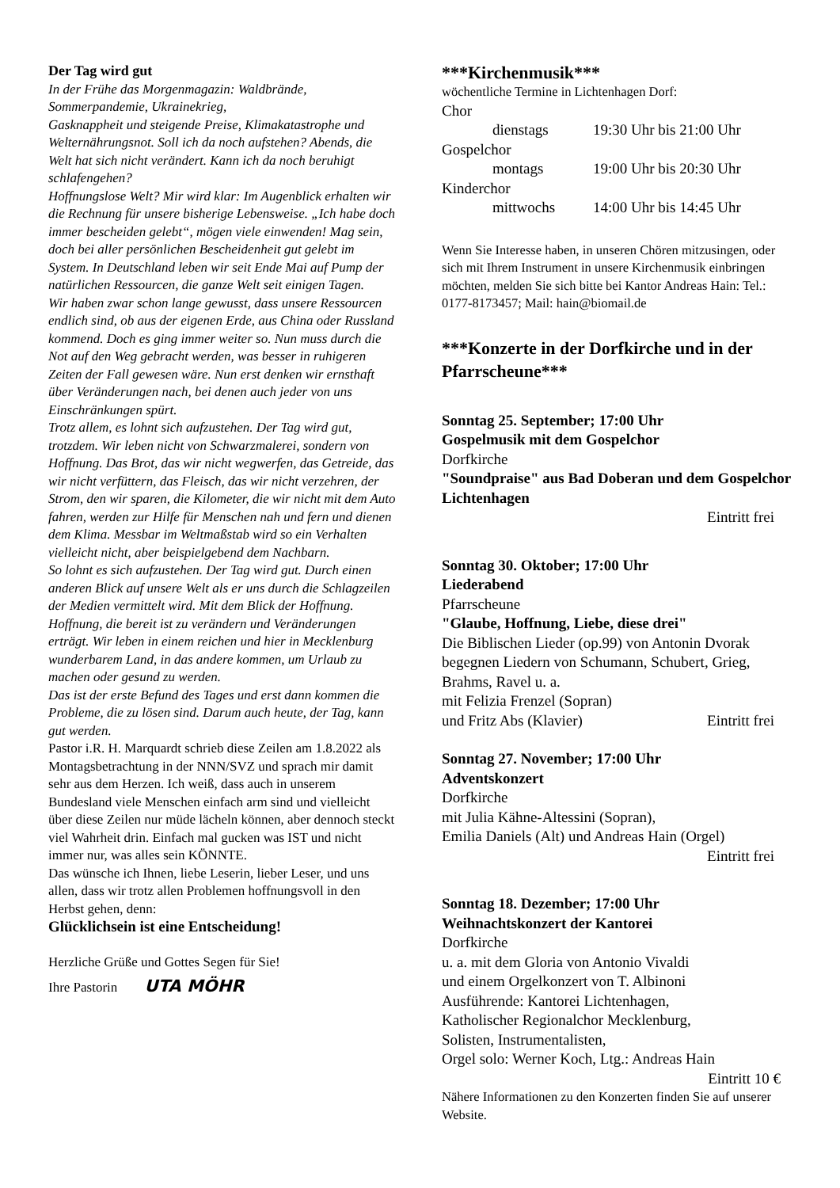Der Tag wird gut
In der Frühe das Morgenmagazin: Waldbrände, Sommerpandemie, Ukrainekrieg,
Gasknappheit und steigende Preise, Klimakatastrophe und Welternährungsnot. Soll ich da noch aufstehen? Abends, die Welt hat sich nicht verändert. Kann ich da noch beruhigt schlafengehen?
Hoffnungslose Welt? Mir wird klar: Im Augenblick erhalten wir die Rechnung für unsere bisherige Lebensweise. „Ich habe doch immer bescheiden gelebt“, mögen viele einwenden! Mag sein, doch bei aller persönlichen Bescheidenheit gut gelebt im System. In Deutschland leben wir seit Ende Mai auf Pump der natürlichen Ressourcen, die ganze Welt seit einigen Tagen.
Wir haben zwar schon lange gewusst, dass unsere Ressourcen endlich sind, ob aus der eigenen Erde, aus China oder Russland kommend. Doch es ging immer weiter so. Nun muss durch die Not auf den Weg gebracht werden, was besser in ruhigeren Zeiten der Fall gewesen wäre. Nun erst denken wir ernsthaft über Veränderungen nach, bei denen auch jeder von uns Einschränkungen spürt.
Trotz allem, es lohnt sich aufzustehen. Der Tag wird gut, trotzdem. Wir leben nicht von Schwarzmalerei, sondern von Hoffnung. Das Brot, das wir nicht wegwerfen, das Getreide, das wir nicht verfüttern, das Fleisch, das wir nicht verzehren, der Strom, den wir sparen, die Kilometer, die wir nicht mit dem Auto fahren, werden zur Hilfe für Menschen nah und fern und dienen dem Klima. Messbar im Weltmaßstab wird so ein Verhalten vielleicht nicht, aber beispielgebend dem Nachbarn.
So lohnt es sich aufzustehen. Der Tag wird gut. Durch einen anderen Blick auf unsere Welt als er uns durch die Schlagzeilen der Medien vermittelt wird. Mit dem Blick der Hoffnung. Hoffnung, die bereit ist zu verändern und Veränderungen erträgt. Wir leben in einem reichen und hier in Mecklenburg wunderbarem Land, in das andere kommen, um Urlaub zu machen oder gesund zu werden.
Das ist der erste Befund des Tages und erst dann kommen die Probleme, die zu lösen sind. Darum auch heute, der Tag, kann gut werden.
Pastor i.R. H. Marquardt schrieb diese Zeilen am 1.8.2022 als Montagsbetrachtung in der NNN/SVZ und sprach mir damit sehr aus dem Herzen. Ich weiß, dass auch in unserem Bundesland viele Menschen einfach arm sind und vielleicht über diese Zeilen nur müde lächeln können, aber dennoch steckt viel Wahrheit drin. Einfach mal gucken was IST und nicht immer nur, was alles sein KÖNNTE.
Das wünsche ich Ihnen, liebe Leserin, lieber Leser, und uns allen, dass wir trotz allen Problemen hoffnungsvoll in den Herbst gehen, denn:
Glücklichsein ist eine Entscheidung!
Herzliche Grüße und Gottes Segen für Sie!
Ihre Pastorin UTA MÖHR
***Kirchenmusik***
wöchentliche Termine in Lichtenhagen Dorf:
Chor
dienstags 19:30 Uhr bis 21:00 Uhr
Gospelchor
montags 19:00 Uhr bis 20:30 Uhr
Kinderchor
mittwochs 14:00 Uhr bis 14:45 Uhr
Wenn Sie Interesse haben, in unseren Chören mitzusingen, oder sich mit Ihrem Instrument in unsere Kirchenmusik einbringen möchten, melden Sie sich bitte bei Kantor Andreas Hain: Tel.: 0177-8173457; Mail: hain@biomail.de
***Konzerte in der Dorfkirche und in der Pfarrscheune***
Sonntag 25. September; 17:00 Uhr
Gospelmusik mit dem Gospelchor
Dorfkirche
"Soundpraise" aus Bad Doberan und dem Gospelchor Lichtenhagen
Eintritt frei
Sonntag 30. Oktober; 17:00 Uhr
Liederabend
Pfarrscheune
"Glaube, Hoffnung, Liebe, diese drei"
Die Biblischen Lieder (op.99) von Antonin Dvorak begegnen Liedern von Schumann, Schubert, Grieg, Brahms, Ravel u. a.
mit Felizia Frenzel (Sopran)
und Fritz Abs (Klavier) Eintritt frei
Sonntag 27. November; 17:00 Uhr
Adventskonzert
Dorfkirche
mit Julia Kähne-Altessini (Sopran),
Emilia Daniels (Alt) und Andreas Hain (Orgel)
Eintritt frei
Sonntag 18. Dezember; 17:00 Uhr
Weihnachtskonzert der Kantorei
Dorfkirche
u. a. mit dem Gloria von Antonio Vivaldi
und einem Orgelkonzert von T. Albinoni
Ausführende: Kantorei Lichtenhagen,
Katholischer Regionalchor Mecklenburg,
Solisten, Instrumentalisten,
Orgel solo: Werner Koch, Ltg.: Andreas Hain
Eintritt 10 €
Nähere Informationen zu den Konzerten finden Sie auf unserer Website.